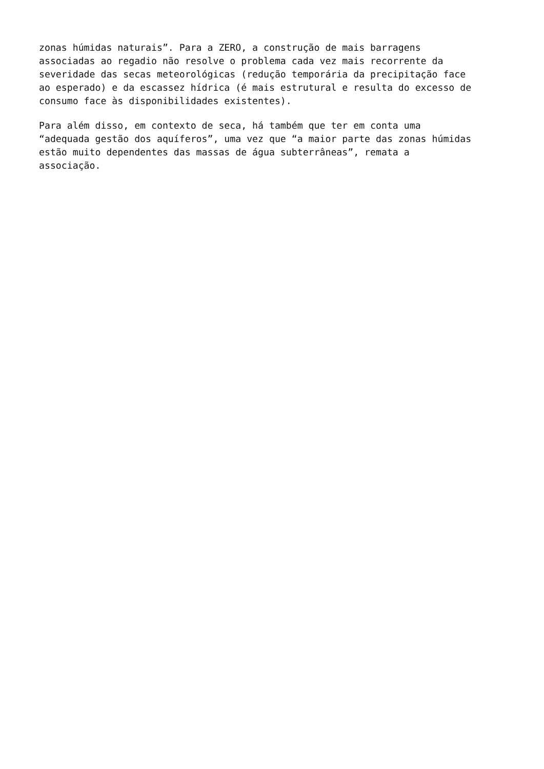zonas húmidas naturais”. Para a ZERO, a construção de mais barragens associadas ao regadio não resolve o problema cada vez mais recorrente da severidade das secas meteorológicas (redução temporária da precipitação face ao esperado) e da escassez hídrica (é mais estrutural e resulta do excesso de consumo face às disponibilidades existentes).
Para além disso, em contexto de seca, há também que ter em conta uma “adequada gestão dos aquíferos”, uma vez que “a maior parte das zonas húmidas estão muito dependentes das massas de água subterrâneas”, remata a associação.